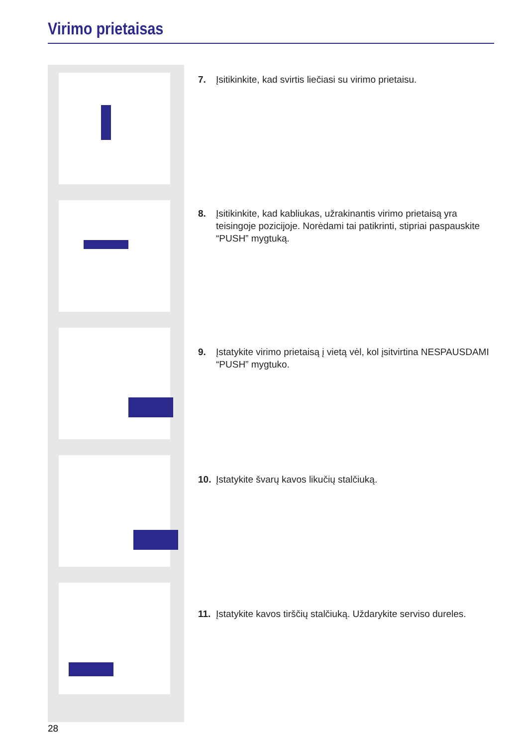Virimo prietaisas
7. Įsitikinkite, kad svirtis liečiasi su virimo prietaisu.
8. Įsitikinkite, kad kabliukas, užrakinantis virimo prietaisą yra
teisingoje pozicijoje. Norėdami tai patikrinti, stipriai paspauskite
“PUSH” mygtuką.
9. Įstatykite virimo prietaisą į vietą vėl, kol įsitvirtina NESPAUSDAMI
“PUSH” mygtuko.
10. Įstatykite švarų kavos likučių stalčiuką.
11. Įstatykite kavos tirščių stalčiuką. Uždarykite serviso dureles.
28